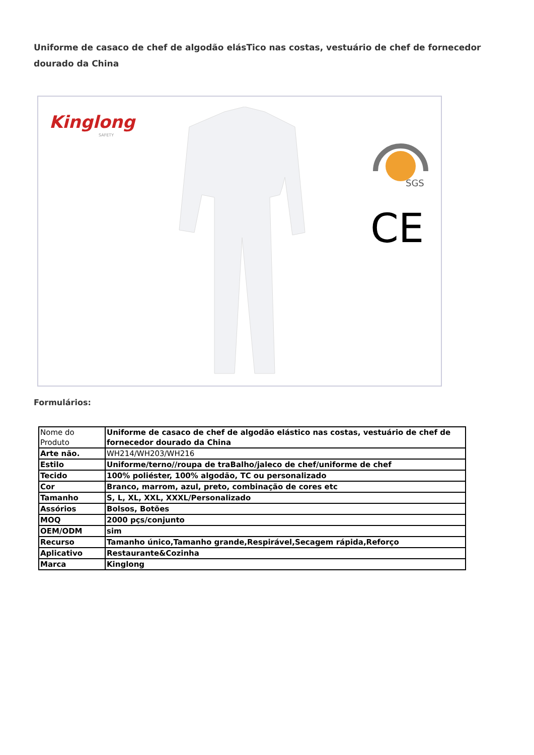Uniforme de casaco de chef de algodão elásTico nas costas, vestuário de chef de fornecedor dourado da China
Kinglong
SAFETY
SGS
CE
Formulários:
| Nome do Produto | Uniforme de casaco de chef de algodão elástico nas costas, vestuário de chef de fornecedor dourado da China |
| Arte não. | WH214/WH203/WH216 |
| Estilo | Uniforme/terno//roupa de traBalho/jaleco de chef/uniforme de chef |
| Tecido | 100% poliéster, 100% algodão, TC ou personalizado |
| Cor | Branco, marrom, azul, preto, combinação de cores etc |
| Tamanho | S, L, XL, XXL, XXXL/Personalizado |
| Assórios | Bolsos, Botões |
| MOQ | 2000 pçs/conjunto |
| OEM/ODM | sim |
| Recurso | Tamanho único,Tamanho grande,Respirável,Secagem rápida,Reforço |
| Aplicativo | Restaurante&Cozinha |
| Marca | Kinglong |